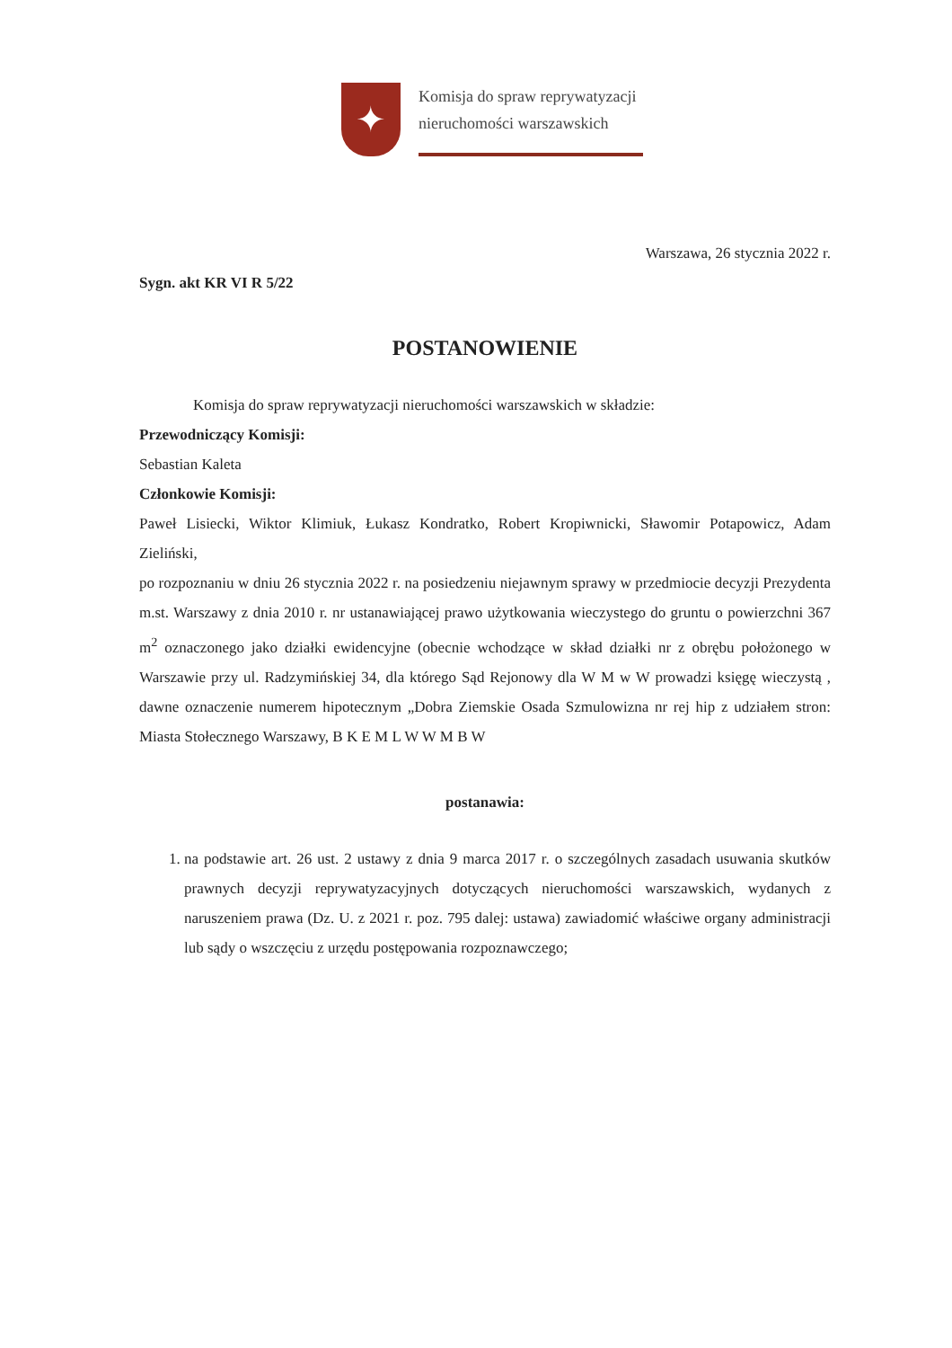✦
Komisja do spraw reprywatyzacji
nieruchomości warszawskich
Warszawa, 26 stycznia 2022 r.
Sygn. akt KR VI R 5/22
POSTANOWIENIE
Komisja do spraw reprywatyzacji nieruchomości warszawskich w składzie:
Przewodniczący Komisji:
Sebastian Kaleta
Członkowie Komisji:
Paweł Lisiecki, Wiktor Klimiuk, Łukasz Kondratko, Robert Kropiwnicki, Sławomir Potapowicz, Adam Zieliński,
po rozpoznaniu w dniu 26 stycznia 2022 r. na posiedzeniu niejawnym sprawy w przedmiocie decyzji Prezydenta m.st. Warszawy z dnia 2010 r. nr ustanawiającej prawo użytkowania wieczystego do gruntu o powierzchni 367 m<sup>2</sup> oznaczonego jako działki ewidencyjne (obecnie wchodzące w skład działki nr z obrębu położonego w Warszawie przy ul. Radzymińskiej 34, dla którego Sąd Rejonowy dla W M w W prowadzi księgę wieczystą , dawne oznaczenie numerem hipotecznym „Dobra Ziemskie Osada Szmulowizna nr rej hip z udziałem stron: Miasta Stołecznego Warszawy, B K E M L W W M B W
postanawia:
1. na podstawie art. 26 ust. 2 ustawy z dnia 9 marca 2017 r. o szczególnych zasadach usuwania skutków prawnych decyzji reprywatyzacyjnych dotyczących nieruchomości warszawskich, wydanych z naruszeniem prawa (Dz. U. z 2021 r. poz. 795 dalej: ustawa) zawiadomić właściwe organy administracji lub sądy o wszczęciu z urzędu postępowania rozpoznawczego;